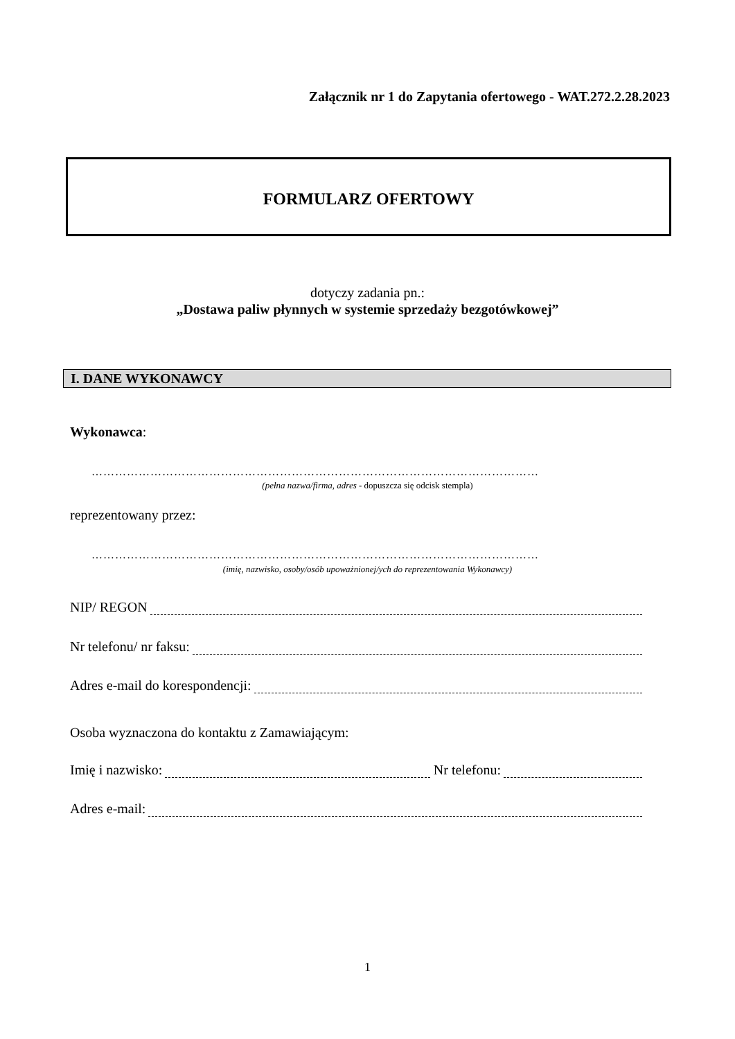Załącznik nr 1 do Zapytania ofertowego - WAT.272.2.28.2023
FORMULARZ OFERTOWY
dotyczy zadania pn.:
„Dostawa paliw płynnych w systemie sprzedaży bezgotówkowej”
I. DANE WYKONAWCY
Wykonawca:
……………………………………………………………………………………………………
(pełna nazwa/firma, adres - dopuszcza się odcisk stempla)
reprezentowany przez:
……………………………………………………………………………………………………
(imię, nazwisko, osoby/osób upoważnionej/ych do reprezentowania Wykonawcy)
NIP/ REGON
Nr telefonu/ nr faksu:
Adres e-mail do korespondencji:
Osoba wyznaczona do kontaktu z Zamawiającym:
Imię i nazwisko: Nr telefonu:
Adres e-mail:
1